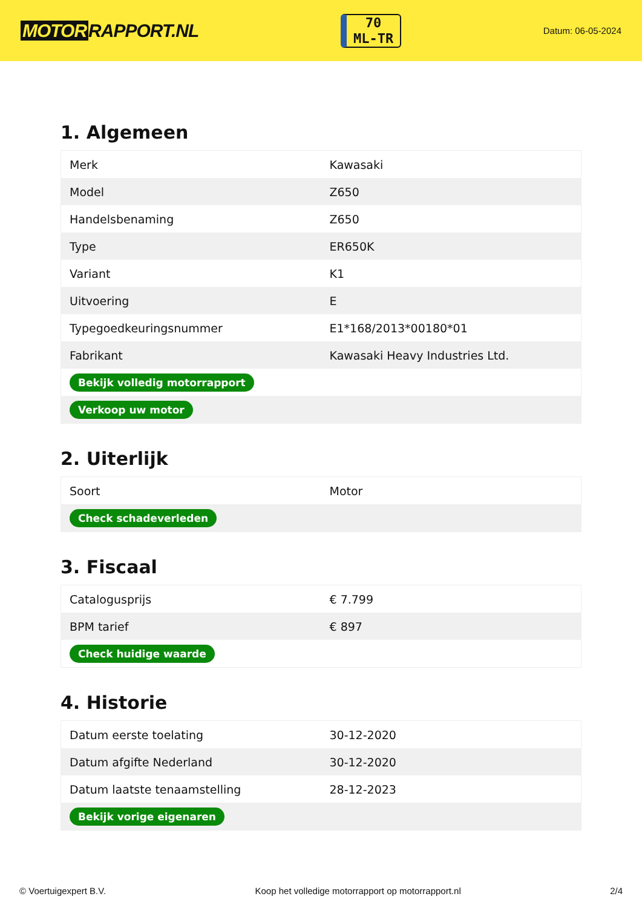MOTOR RAPPORT.NL
70
ML-TR
Datum: 06-05-2024
1. Algemeen
| Merk | Kawasaki |
| Model | Z650 |
| Handelsbenaming | Z650 |
| Type | ER650K |
| Variant | K1 |
| Uitvoering | E |
| Typegoedkeuringsnummer | E1*168/2013*00180*01 |
| Fabrikant | Kawasaki Heavy Industries Ltd. |
| Bekijk volledig motorrapport | |
| Verkoop uw motor | |
2. Uiterlijk
| Soort | Motor |
| Check schadeverleden | |
3. Fiscaal
| Catalogusprijs | € 7.799 |
| BPM tarief | € 897 |
| Check huidige waarde | |
4. Historie
| Datum eerste toelating | 30-12-2020 |
| Datum afgifte Nederland | 30-12-2020 |
| Datum laatste tenaamstelling | 28-12-2023 |
| Bekijk vorige eigenaren | |
© Voertuigexpert B.V. Koop het volledige motorrapport op motorrapport.nl 2/4